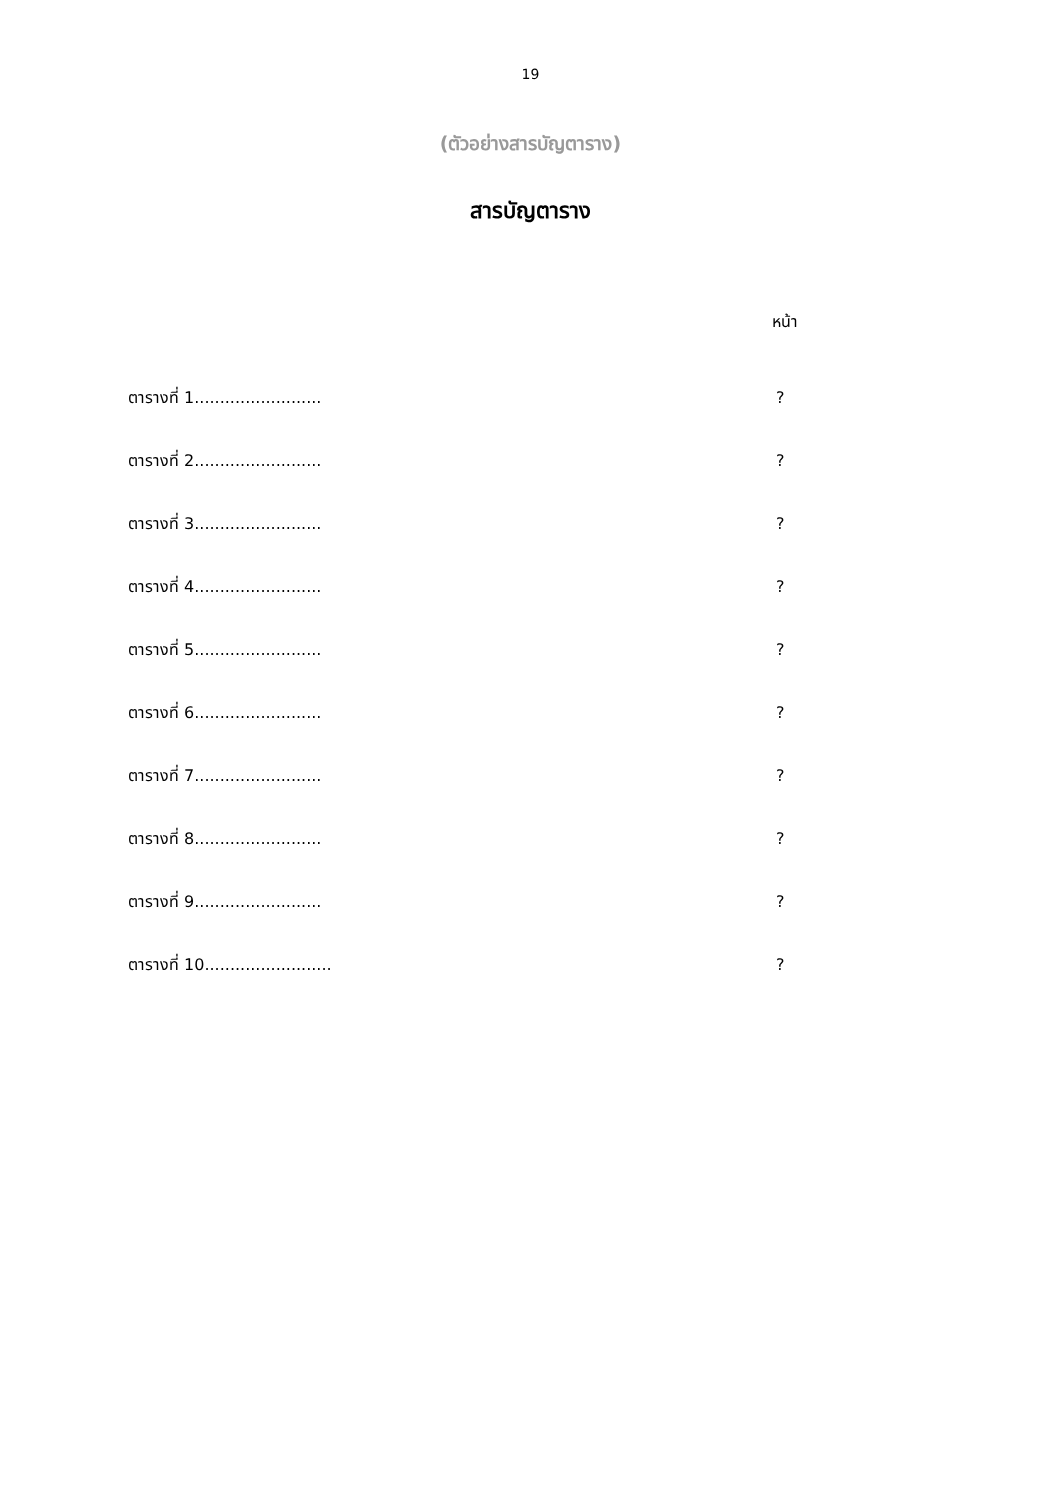19
(ตัวอย่างสารบัญตาราง)
สารบัญตาราง
หน้า
ตารางที่ 1.........................?
ตารางที่ 2.........................?
ตารางที่ 3.........................?
ตารางที่ 4.........................?
ตารางที่ 5.........................?
ตารางที่ 6.........................?
ตารางที่ 7.........................?
ตารางที่ 8.........................?
ตารางที่ 9.........................?
ตารางที่ 10.........................?